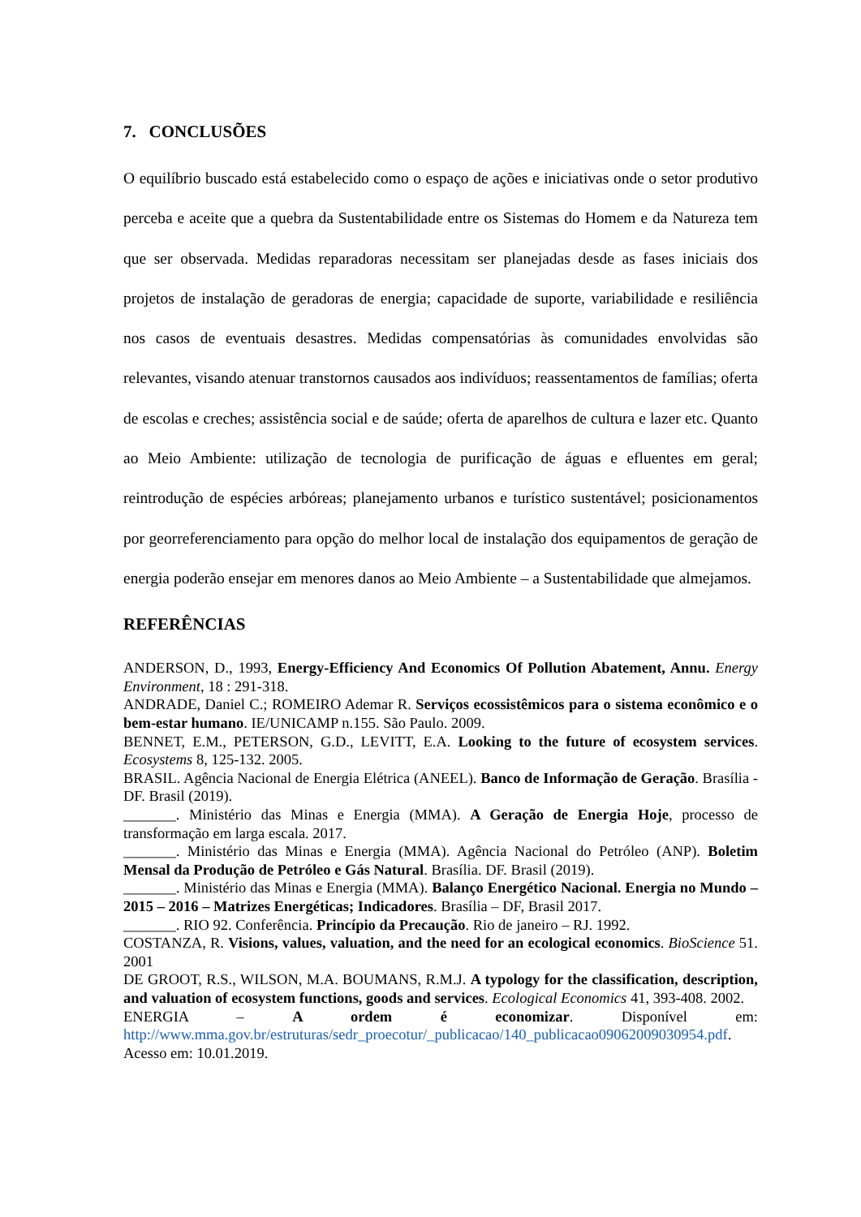7. CONCLUSÕES
O equilíbrio buscado está estabelecido como o espaço de ações e iniciativas onde o setor produtivo perceba e aceite que a quebra da Sustentabilidade entre os Sistemas do Homem e da Natureza tem que ser observada. Medidas reparadoras necessitam ser planejadas desde as fases iniciais dos projetos de instalação de geradoras de energia; capacidade de suporte, variabilidade e resiliência nos casos de eventuais desastres. Medidas compensatórias às comunidades envolvidas são relevantes, visando atenuar transtornos causados aos indivíduos; reassentamentos de famílias; oferta de escolas e creches; assistência social e de saúde; oferta de aparelhos de cultura e lazer etc. Quanto ao Meio Ambiente: utilização de tecnologia de purificação de águas e efluentes em geral; reintrodução de espécies arbóreas; planejamento urbanos e turístico sustentável; posicionamentos por georreferenciamento para opção do melhor local de instalação dos equipamentos de geração de energia poderão ensejar em menores danos ao Meio Ambiente – a Sustentabilidade que almejamos.
REFERÊNCIAS
ANDERSON, D., 1993, Energy-Efficiency And Economics Of Pollution Abatement, Annu. Energy Environment, 18 : 291-318.
ANDRADE, Daniel C.; ROMEIRO Ademar R. Serviços ecossistêmicos para o sistema econômico e o bem-estar humano. IE/UNICAMP n.155. São Paulo. 2009.
BENNET, E.M., PETERSON, G.D., LEVITT, E.A. Looking to the future of ecosystem services. Ecosystems 8, 125-132. 2005.
BRASIL. Agência Nacional de Energia Elétrica (ANEEL). Banco de Informação de Geração. Brasília - DF. Brasil (2019).
_______. Ministério das Minas e Energia (MMA). A Geração de Energia Hoje, processo de transformação em larga escala. 2017.
_______. Ministério das Minas e Energia (MMA). Agência Nacional do Petróleo (ANP). Boletim Mensal da Produção de Petróleo e Gás Natural. Brasília. DF. Brasil (2019).
_______. Ministério das Minas e Energia (MMA). Balanço Energético Nacional. Energia no Mundo – 2015 – 2016 – Matrizes Energéticas; Indicadores. Brasília – DF, Brasil 2017.
_______. RIO 92. Conferência. Princípio da Precaução. Rio de janeiro – RJ. 1992.
COSTANZA, R. Visions, values, valuation, and the need for an ecological economics. BioScience 51. 2001
DE GROOT, R.S., WILSON, M.A. BOUMANS, R.M.J. A typology for the classification, description, and valuation of ecosystem functions, goods and services. Ecological Economics 41, 393-408. 2002.
ENERGIA – A ordem é economizar. Disponível em: http://www.mma.gov.br/estruturas/sedr_proecotur/_publicacao/140_publicacao09062009030954.pdf. Acesso em: 10.01.2019.